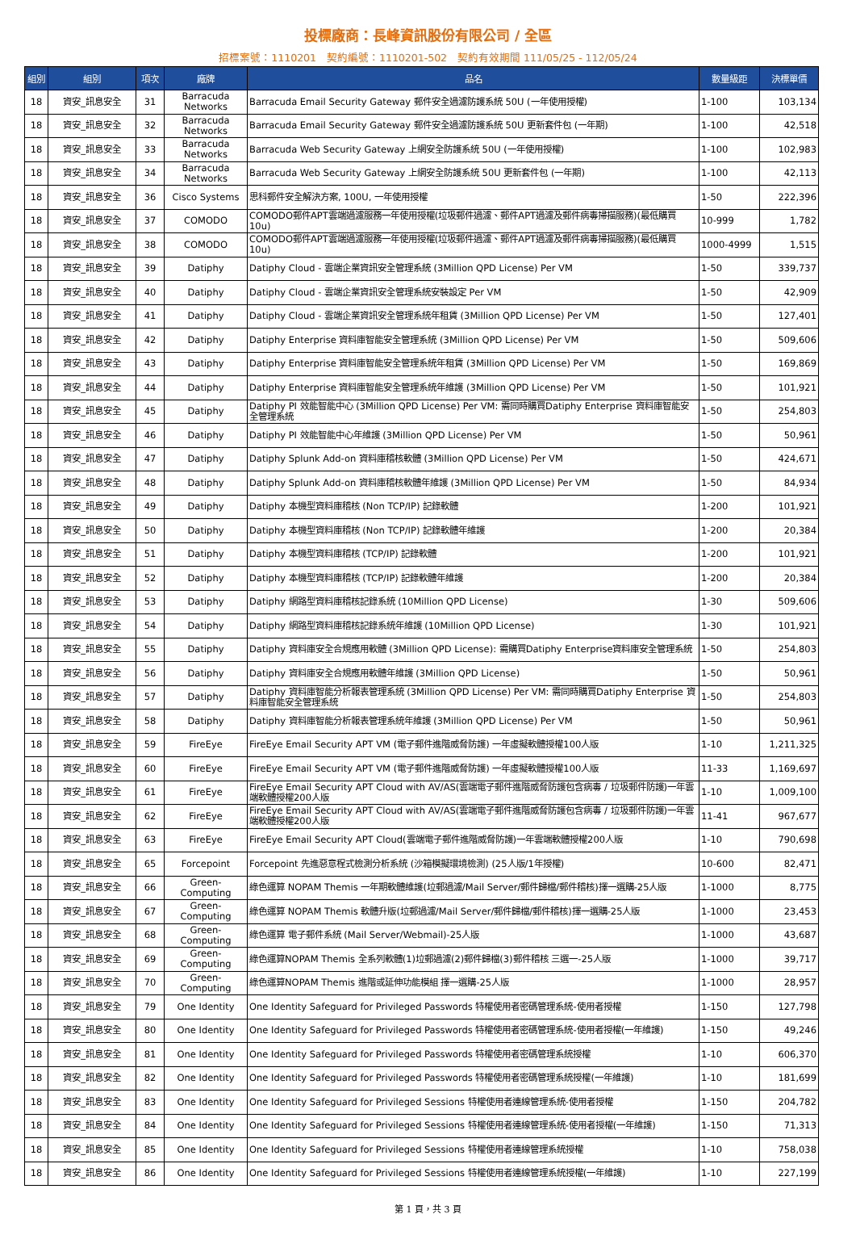投標廠商：長峰資訊股份有限公司 / 全區
招標案號：1110201　契約編號：1110201-502　契約有效期間 111/05/25 - 112/05/24
| 組別 | 組別 | 項次 | 廠牌 | 品名 | 數量級距 | 決標單價 |
| --- | --- | --- | --- | --- | --- | --- |
| 18 | 資安_訊息安全 | 31 | Barracuda Networks | Barracuda Email Security Gateway 郵件安全過濾防護系統 50U (一年使用授權) | 1-100 | 103,134 |
| 18 | 資安_訊息安全 | 32 | Barracuda Networks | Barracuda Email Security Gateway 郵件安全過濾防護系統 50U 更新套件包 (一年期) | 1-100 | 42,518 |
| 18 | 資安_訊息安全 | 33 | Barracuda Networks | Barracuda Web Security Gateway 上網安全防護系統 50U (一年使用授權) | 1-100 | 102,983 |
| 18 | 資安_訊息安全 | 34 | Barracuda Networks | Barracuda Web Security Gateway 上網安全防護系統 50U 更新套件包 (一年期) | 1-100 | 42,113 |
| 18 | 資安_訊息安全 | 36 | Cisco Systems | 思科郵件安全解決方案, 100U, 一年使用授權 | 1-50 | 222,396 |
| 18 | 資安_訊息安全 | 37 | COMODO | COMODO郵件APT雲端過濾服務一年使用授權(垃圾郵件過濾、郵件APT過濾及郵件病毒掃描服務)(最低購買10u) | 10-999 | 1,782 |
| 18 | 資安_訊息安全 | 38 | COMODO | COMODO郵件APT雲端過濾服務一年使用授權(垃圾郵件過濾、郵件APT過濾及郵件病毒掃描服務)(最低購買10u) | 1000-4999 | 1,515 |
| 18 | 資安_訊息安全 | 39 | Datiphy | Datiphy Cloud - 雲端企業資訊安全管理系統 (3Million QPD License) Per VM | 1-50 | 339,737 |
| 18 | 資安_訊息安全 | 40 | Datiphy | Datiphy Cloud - 雲端企業資訊安全管理系統安裝設定 Per VM | 1-50 | 42,909 |
| 18 | 資安_訊息安全 | 41 | Datiphy | Datiphy Cloud - 雲端企業資訊安全管理系統年租賃 (3Million QPD License) Per VM | 1-50 | 127,401 |
| 18 | 資安_訊息安全 | 42 | Datiphy | Datiphy Enterprise 資料庫智能安全管理系統 (3Million QPD License) Per VM | 1-50 | 509,606 |
| 18 | 資安_訊息安全 | 43 | Datiphy | Datiphy Enterprise 資料庫智能安全管理系統年租賃 (3Million QPD License) Per VM | 1-50 | 169,869 |
| 18 | 資安_訊息安全 | 44 | Datiphy | Datiphy Enterprise 資料庫智能安全管理系統年維護 (3Million QPD License) Per VM | 1-50 | 101,921 |
| 18 | 資安_訊息安全 | 45 | Datiphy | Datiphy PI 效能智能中心 (3Million QPD License) Per VM: 需同時購買Datiphy Enterprise 資料庫智能安全管理系統 | 1-50 | 254,803 |
| 18 | 資安_訊息安全 | 46 | Datiphy | Datiphy PI 效能智能中心年維護 (3Million QPD License) Per VM | 1-50 | 50,961 |
| 18 | 資安_訊息安全 | 47 | Datiphy | Datiphy Splunk Add-on 資料庫稽核軟體 (3Million QPD License) Per VM | 1-50 | 424,671 |
| 18 | 資安_訊息安全 | 48 | Datiphy | Datiphy Splunk Add-on 資料庫稽核軟體年維護 (3Million QPD License) Per VM | 1-50 | 84,934 |
| 18 | 資安_訊息安全 | 49 | Datiphy | Datiphy 本機型資料庫稽核 (Non TCP/IP) 記錄軟體 | 1-200 | 101,921 |
| 18 | 資安_訊息安全 | 50 | Datiphy | Datiphy 本機型資料庫稽核 (Non TCP/IP) 記錄軟體年維護 | 1-200 | 20,384 |
| 18 | 資安_訊息安全 | 51 | Datiphy | Datiphy 本機型資料庫稽核 (TCP/IP) 記錄軟體 | 1-200 | 101,921 |
| 18 | 資安_訊息安全 | 52 | Datiphy | Datiphy 本機型資料庫稽核 (TCP/IP) 記錄軟體年維護 | 1-200 | 20,384 |
| 18 | 資安_訊息安全 | 53 | Datiphy | Datiphy 網路型資料庫稽核記錄系統 (10Million QPD License) | 1-30 | 509,606 |
| 18 | 資安_訊息安全 | 54 | Datiphy | Datiphy 網路型資料庫稽核記錄系統年維護 (10Million QPD License) | 1-30 | 101,921 |
| 18 | 資安_訊息安全 | 55 | Datiphy | Datiphy 資料庫安全合規應用軟體 (3Million QPD License): 需購買Datiphy Enterprise資料庫安全管理系統 | 1-50 | 254,803 |
| 18 | 資安_訊息安全 | 56 | Datiphy | Datiphy 資料庫安全合規應用軟體年維護 (3Million QPD License) | 1-50 | 50,961 |
| 18 | 資安_訊息安全 | 57 | Datiphy | Datiphy 資料庫智能分析報表管理系統 (3Million QPD License) Per VM: 需同時購買Datiphy Enterprise 資料庫智能安全管理系統 | 1-50 | 254,803 |
| 18 | 資安_訊息安全 | 58 | Datiphy | Datiphy 資料庫智能分析報表管理系統年維護 (3Million QPD License) Per VM | 1-50 | 50,961 |
| 18 | 資安_訊息安全 | 59 | FireEye | FireEye Email Security APT VM (電子郵件進階威脅防護) 一年虛擬軟體授權100人版 | 1-10 | 1,211,325 |
| 18 | 資安_訊息安全 | 60 | FireEye | FireEye Email Security APT VM (電子郵件進階威脅防護) 一年虛擬軟體授權100人版 | 11-33 | 1,169,697 |
| 18 | 資安_訊息安全 | 61 | FireEye | FireEye Email Security APT Cloud with AV/AS(雲端電子郵件進階威脅防護包含病毒 / 垃圾郵件防護)一年雲端軟體授權200人版 | 1-10 | 1,009,100 |
| 18 | 資安_訊息安全 | 62 | FireEye | FireEye Email Security APT Cloud with AV/AS(雲端電子郵件進階威脅防護包含病毒 / 垃圾郵件防護)一年雲端軟體授權200人版 | 11-41 | 967,677 |
| 18 | 資安_訊息安全 | 63 | FireEye | FireEye Email Security APT Cloud(雲端電子郵件進階威脅防護)一年雲端軟體授權200人版 | 1-10 | 790,698 |
| 18 | 資安_訊息安全 | 65 | Forcepoint | Forcepoint 先進惡意程式檢測分析系統 (沙箱模擬環境檢測) (25人版/1年授權) | 10-600 | 82,471 |
| 18 | 資安_訊息安全 | 66 | Green-Computing | 綠色運算 NOPAM Themis 一年期軟體維護(垃郵過濾/Mail Server/郵件歸檔/郵件稽核)擇一選購-25人版 | 1-1000 | 8,775 |
| 18 | 資安_訊息安全 | 67 | Green-Computing | 綠色運算 NOPAM Themis 軟體升版(垃郵過濾/Mail Server/郵件歸檔/郵件稽核)擇一選購-25人版 | 1-1000 | 23,453 |
| 18 | 資安_訊息安全 | 68 | Green-Computing | 綠色運算 電子郵件系統 (Mail Server/Webmail)-25人版 | 1-1000 | 43,687 |
| 18 | 資安_訊息安全 | 69 | Green-Computing | 綠色運算NOPAM Themis 全系列軟體(1)垃郵過濾(2)郵件歸檔(3)郵件稽核 三選一-25人版 | 1-1000 | 39,717 |
| 18 | 資安_訊息安全 | 70 | Green-Computing | 綠色運算NOPAM Themis 進階或延伸功能模組 擇一選購-25人版 | 1-1000 | 28,957 |
| 18 | 資安_訊息安全 | 79 | One Identity | One Identity Safeguard for Privileged Passwords 特權使用者密碼管理系統-使用者授權 | 1-150 | 127,798 |
| 18 | 資安_訊息安全 | 80 | One Identity | One Identity Safeguard for Privileged Passwords 特權使用者密碼管理系統-使用者授權(一年維護) | 1-150 | 49,246 |
| 18 | 資安_訊息安全 | 81 | One Identity | One Identity Safeguard for Privileged Passwords 特權使用者密碼管理系統授權 | 1-10 | 606,370 |
| 18 | 資安_訊息安全 | 82 | One Identity | One Identity Safeguard for Privileged Passwords 特權使用者密碼管理系統授權(一年維護) | 1-10 | 181,699 |
| 18 | 資安_訊息安全 | 83 | One Identity | One Identity Safeguard for Privileged Sessions 特權使用者連線管理系統-使用者授權 | 1-150 | 204,782 |
| 18 | 資安_訊息安全 | 84 | One Identity | One Identity Safeguard for Privileged Sessions 特權使用者連線管理系統-使用者授權(一年維護) | 1-150 | 71,313 |
| 18 | 資安_訊息安全 | 85 | One Identity | One Identity Safeguard for Privileged Sessions 特權使用者連線管理系統授權 | 1-10 | 758,038 |
| 18 | 資安_訊息安全 | 86 | One Identity | One Identity Safeguard for Privileged Sessions 特權使用者連線管理系統授權(一年維護) | 1-10 | 227,199 |
第 1 頁，共 3 頁